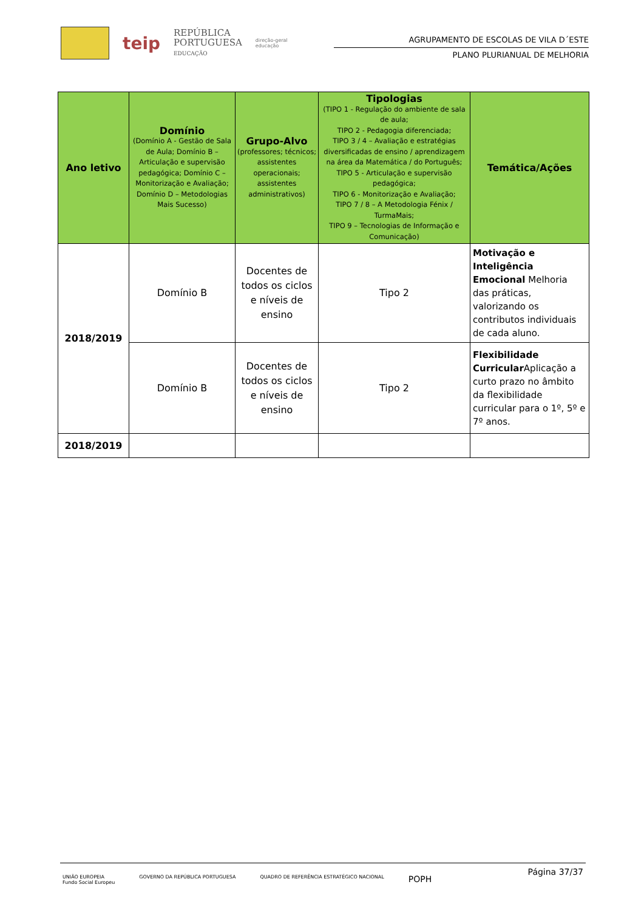teip
REPÚBLICA
PORTUGUESA
EDUCAÇÃO
direção-geral
educação
AGRUPAMENTO DE ESCOLAS DE VILA D´ESTE
PLANO PLURIANUAL DE MELHORIA
| Ano letivo | Domínio (Domínio A - Gestão de Sala de Aula; Domínio B – Articulação e supervisão pedagógica; Domínio C – Monitorização e Avaliação; Domínio D – Metodologias Mais Sucesso) | Grupo-Alvo (professores; técnicos; assistentes operacionais; assistentes administrativos) | Tipologias (TIPO 1 - Regulação do ambiente de sala de aula; TIPO 2 - Pedagogia diferenciada; TIPO 3 / 4 – Avaliação e estratégias diversificadas de ensino / aprendizagem na área da Matemática / do Português; TIPO 5 - Articulação e supervisão pedagógica; TIPO 6 - Monitorização e Avaliação; TIPO 7 / 8 – A Metodologia Fénix / TurmaMais; TIPO 9 – Tecnologias de Informação e Comunicação) | Temática/Ações |
| --- | --- | --- | --- | --- |
| 2018/2019 | Domínio B | Docentes de todos os ciclos e níveis de ensino | Tipo 2 | Motivação e Inteligência Emocional Melhoria das práticas, valorizando os contributos individuais de cada aluno. |
| | Domínio B | Docentes de todos os ciclos e níveis de ensino | Tipo 2 | Flexibilidade Curricular Aplicação a curto prazo no âmbito da flexibilidade curricular para o 1º, 5º e 7º anos. |
| 2018/2019 | | | | |
Página 37/37
UNIÃO EUROPEIA
Fundo Social Europeu GOVERNO DA REPÚBLICA PORTUGUESA QUADRO DE REFERÊNCIA ESTRATÉGICO NACIONAL POPH